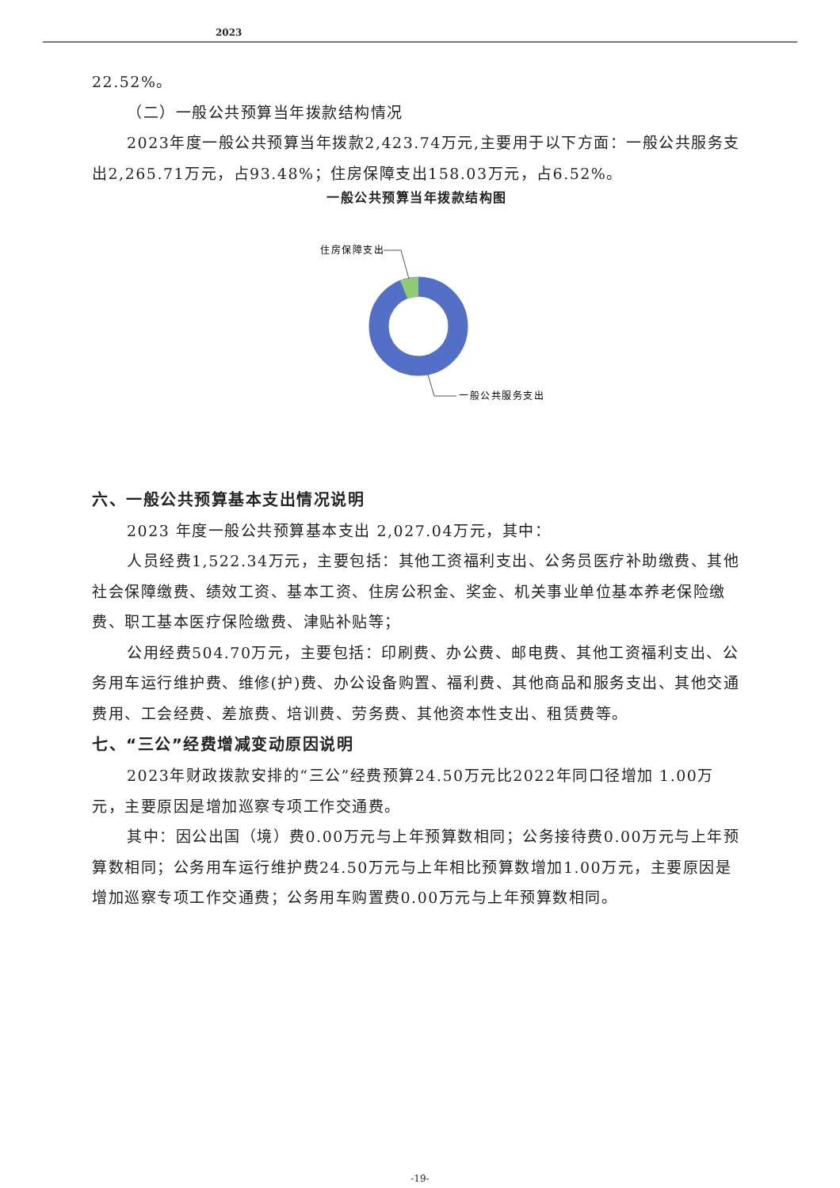2023
22.52%。
（二）一般公共预算当年拨款结构情况
2023年度一般公共预算当年拨款2,423.74万元,主要用于以下方面：一般公共服务支出2,265.71万元，占93.48%；住房保障支出158.03万元，占6.52%。
一般公共预算当年拨款结构图
住房保障支出
一般公共服务支出
六、一般公共预算基本支出情况说明
2023 年度一般公共预算基本支出 2,027.04万元，其中：
人员经费1,522.34万元，主要包括：其他工资福利支出、公务员医疗补助缴费、其他社会保障缴费、绩效工资、基本工资、住房公积金、奖金、机关事业单位基本养老保险缴费、职工基本医疗保险缴费、津贴补贴等；
公用经费504.70万元，主要包括：印刷费、办公费、邮电费、其他工资福利支出、公务用车运行维护费、维修(护)费、办公设备购置、福利费、其他商品和服务支出、其他交通费用、工会经费、差旅费、培训费、劳务费、其他资本性支出、租赁费等。
七、“三公”经费增减变动原因说明
2023年财政拨款安排的“三公”经费预算24.50万元比2022年同口径增加 1.00万元，主要原因是增加巡察专项工作交通费。
其中：因公出国（境）费0.00万元与上年预算数相同；公务接待费0.00万元与上年预算数相同；公务用车运行维护费24.50万元与上年相比预算数增加1.00万元，主要原因是增加巡察专项工作交通费；公务用车购置费0.00万元与上年预算数相同。
-19-